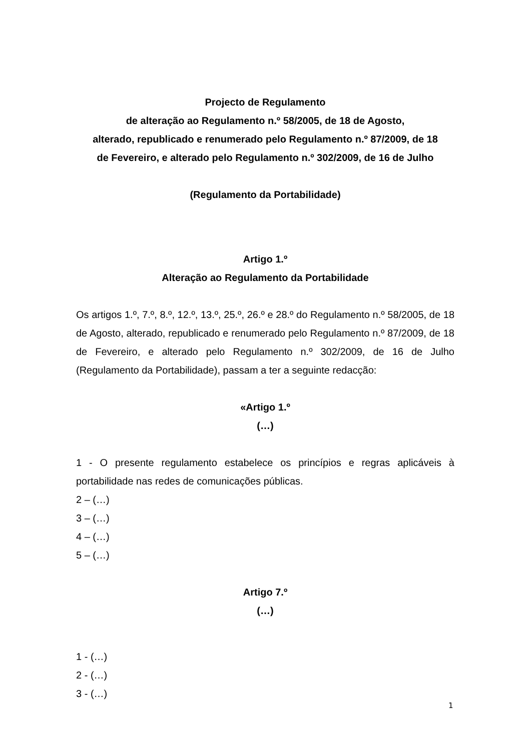Projecto de Regulamento
de alteração ao Regulamento n.º 58/2005, de 18 de Agosto,
alterado, republicado e renumerado pelo Regulamento n.º 87/2009, de 18
de Fevereiro, e alterado pelo Regulamento n.º 302/2009, de 16 de Julho
(Regulamento da Portabilidade)
Artigo 1.º
Alteração ao Regulamento da Portabilidade
Os artigos 1.º, 7.º, 8.º, 12.º, 13.º, 25.º, 26.º e 28.º do Regulamento n.º 58/2005, de 18 de Agosto, alterado, republicado e renumerado pelo Regulamento n.º 87/2009, de 18 de Fevereiro, e alterado pelo Regulamento n.º 302/2009, de 16 de Julho (Regulamento da Portabilidade), passam a ter a seguinte redacção:
«Artigo 1.º
(…)
1 - O presente regulamento estabelece os princípios e regras aplicáveis à portabilidade nas redes de comunicações públicas.
2 – (…)
3 – (…)
4 – (…)
5 – (…)
Artigo 7.º
(…)
1 - (…)
2 - (…)
3 - (…)
1